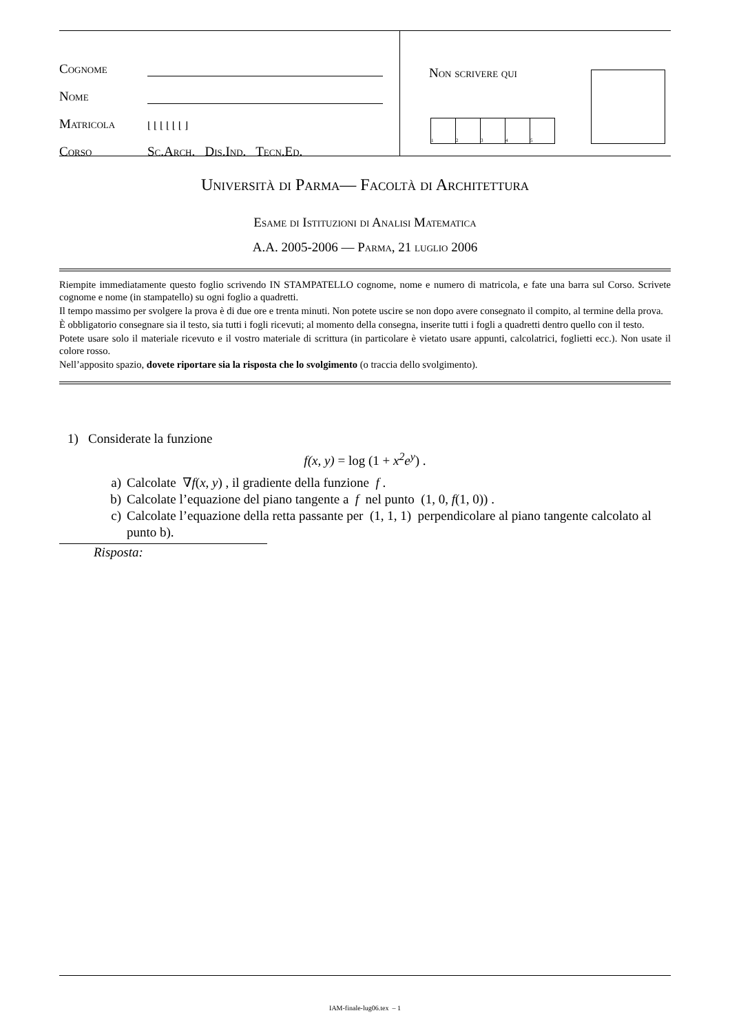Cognome
Nome
Matricola ⌊ ⌊ ⌊ ⌊ ⌊ ⌊ ⌋
Corso Sc.Arch. Dis.Ind. Tecn.Ed.
Non scrivere qui
1 2 3 4 5
Università di Parma— Facoltà di Architettura
Esame di Istituzioni di Analisi Matematica
A.A. 2005-2006 — Parma, 21 luglio 2006
Riempite immediatamente questo foglio scrivendo IN STAMPATELLO cognome, nome e numero di matricola, e fate una barra sul Corso. Scrivete cognome e nome (in stampatello) su ogni foglio a quadretti.
Il tempo massimo per svolgere la prova è di due ore e trenta minuti. Non potete uscire se non dopo avere consegnato il compito, al termine della prova.
È obbligatorio consegnare sia il testo, sia tutti i fogli ricevuti; al momento della consegna, inserite tutti i fogli a quadretti dentro quello con il testo.
Potete usare solo il materiale ricevuto e il vostro materiale di scrittura (in particolare è vietato usare appunti, calcolatrici, foglietti ecc.). Non usate il colore rosso.
Nell’apposito spazio, dovete riportare sia la risposta che lo svolgimento (o traccia dello svolgimento).
1) Considerate la funzione
f(x, y) = log (1 + x<sup>2</sup>e<sup>y</sup>) .
a) Calcolate ∇f(x, y) , il gradiente della funzione f .
b) Calcolate l’equazione del piano tangente a f nel punto (1, 0, f(1, 0)) .
c) Calcolate l’equazione della retta passante per (1, 1, 1) perpendicolare al piano tangente calcolato al punto b).
Risposta:
IAM-finale-lug06.tex – 1